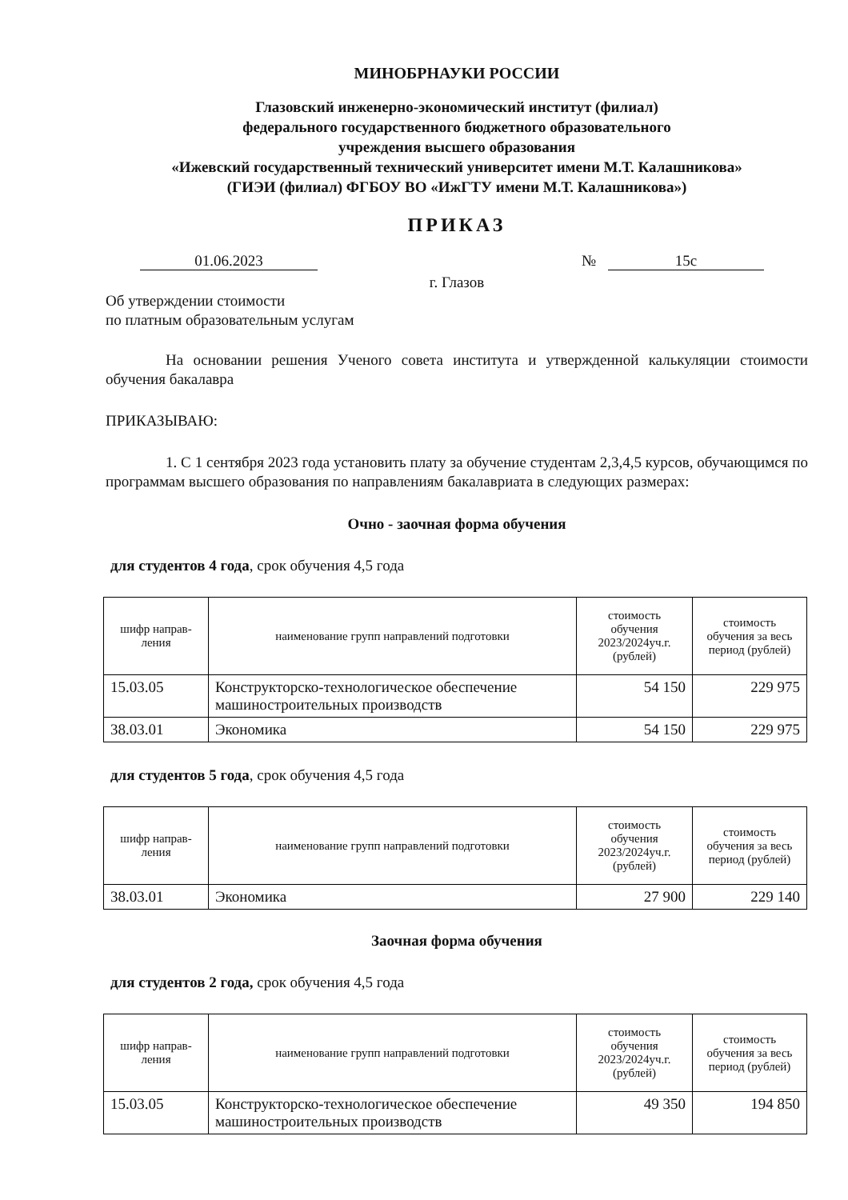МИНОБРНАУКИ РОССИИ
Глазовский инженерно-экономический институт (филиал)
федерального государственного бюджетного образовательного
учреждения высшего образования
«Ижевский государственный технический университет имени М.Т. Калашникова»
(ГИЭИ (филиал) ФГБОУ ВО «ИжГТУ имени М.Т. Калашникова»)
ПРИКАЗ
01.06.2023 № 15с
г. Глазов
Об утверждении стоимости
по платным образовательным услугам
На основании решения Ученого совета института и утвержденной калькуляции стоимости обучения бакалавра
ПРИКАЗЫВАЮ:
1. С 1 сентября 2023 года установить плату за обучение студентам 2,3,4,5 курсов, обучающимся по программам высшего образования по направлениям бакалавриата в следующих размерах:
Очно - заочная форма обучения
для студентов 4 года, срок обучения 4,5 года
| шифр направ- ления | наименование групп направлений подготовки | стоимость обучения 2023/2024уч.г. (рублей) | стоимость обучения за весь период (рублей) |
| --- | --- | --- | --- |
| 15.03.05 | Конструкторско-технологическое обеспечение машиностроительных производств | 54 150 | 229 975 |
| 38.03.01 | Экономика | 54 150 | 229 975 |
для студентов 5 года, срок обучения 4,5 года
| шифр направ- ления | наименование групп направлений подготовки | стоимость обучения 2023/2024уч.г. (рублей) | стоимость обучения за весь период (рублей) |
| --- | --- | --- | --- |
| 38.03.01 | Экономика | 27 900 | 229 140 |
Заочная форма обучения
для студентов 2 года, срок обучения 4,5 года
| шифр направ- ления | наименование групп направлений подготовки | стоимость обучения 2023/2024уч.г. (рублей) | стоимость обучения за весь период (рублей) |
| --- | --- | --- | --- |
| 15.03.05 | Конструкторско-технологическое обеспечение машиностроительных производств | 49 350 | 194 850 |